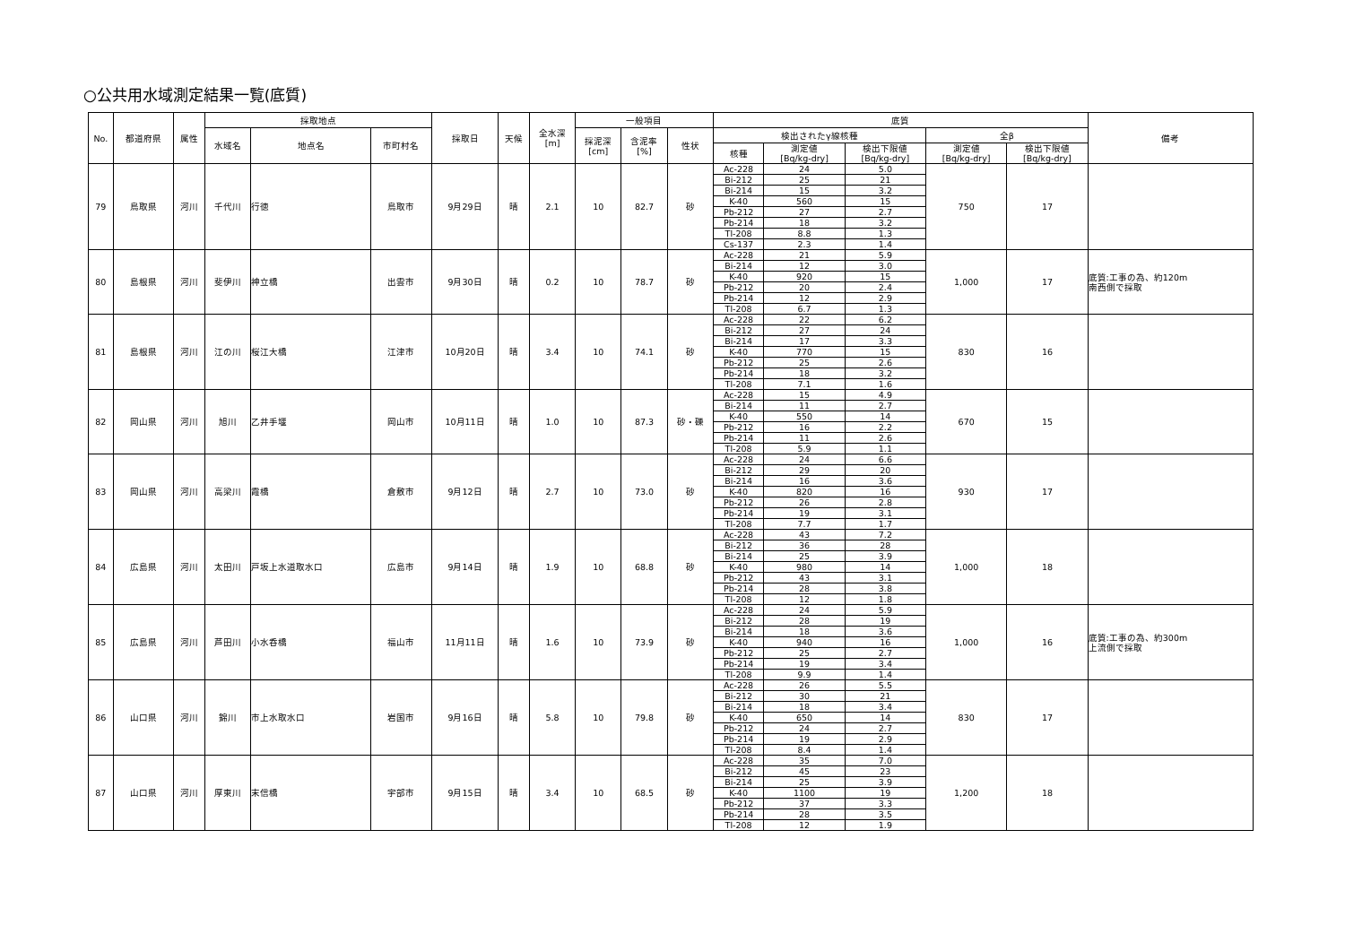○公共用水域測定結果一覧(底質)
| No. | 都道府県 | 属性 | 採取地点 | | | 採取日 | 天候 | 全水深 [m] | 一般項目 | | | 底質 | | | | | 備考 |
| --- | --- | --- | --- | --- | --- | --- | --- | --- | --- | --- | --- | --- | --- | --- | --- | --- | --- |
| | | | 水域名 | 地点名 | 市町村名 | | | | 採泥深 [cm] | 含泥率 [%] | 性状 | 検出されたγ線核種 | | | 全β | | |
| | | | | | | | | | | | | 核種 | 測定値 [Bq/kg-dry] | 検出下限値 [Bq/kg-dry] | 測定値 [Bq/kg-dry] | 検出下限値 [Bq/kg-dry] | |
| 79 | 鳥取県 | 河川 | 千代川 | 行徳 | 鳥取市 | 9月29日 | 晴 | 2.1 | 10 | 82.7 | 砂 | Ac-228 | 24 | 5.0 | 750 | 17 | |
| | | | | | | | | | | | | Bi-212 | 25 | 21 | | | |
| | | | | | | | | | | | | Bi-214 | 15 | 3.2 | | | |
| | | | | | | | | | | | | K-40 | 560 | 15 | | | |
| | | | | | | | | | | | | Pb-212 | 27 | 2.7 | | | |
| | | | | | | | | | | | | Pb-214 | 18 | 3.2 | | | |
| | | | | | | | | | | | | Tl-208 | 8.8 | 1.3 | | | |
| | | | | | | | | | | | | Cs-137 | 2.3 | 1.4 | | | |
| 80 | 島根県 | 河川 | 斐伊川 | 神立橋 | 出雲市 | 9月30日 | 晴 | 0.2 | 10 | 78.7 | 砂 | Ac-228 | 21 | 5.9 | 1,000 | 17 | 底質:工事の為、約120m 南西側で採取 |
| | | | | | | | | | | | | Bi-214 | 12 | 3.0 | | | |
| | | | | | | | | | | | | K-40 | 920 | 15 | | | |
| | | | | | | | | | | | | Pb-212 | 20 | 2.4 | | | |
| | | | | | | | | | | | | Pb-214 | 12 | 2.9 | | | |
| | | | | | | | | | | | | Tl-208 | 6.7 | 1.3 | | | |
| 81 | 島根県 | 河川 | 江の川 | 桜江大橋 | 江津市 | 10月20日 | 晴 | 3.4 | 10 | 74.1 | 砂 | Ac-228 | 22 | 6.2 | 830 | 16 | |
| | | | | | | | | | | | | Bi-212 | 27 | 24 | | | |
| | | | | | | | | | | | | Bi-214 | 17 | 3.3 | | | |
| | | | | | | | | | | | | K-40 | 770 | 15 | | | |
| | | | | | | | | | | | | Pb-212 | 25 | 2.6 | | | |
| | | | | | | | | | | | | Pb-214 | 18 | 3.2 | | | |
| | | | | | | | | | | | | Tl-208 | 7.1 | 1.6 | | | |
| 82 | 岡山県 | 河川 | 旭川 | 乙井手堰 | 岡山市 | 10月11日 | 晴 | 1.0 | 10 | 87.3 | 砂・礫 | Ac-228 | 15 | 4.9 | 670 | 15 | |
| | | | | | | | | | | | | Bi-214 | 11 | 2.7 | | | |
| | | | | | | | | | | | | K-40 | 550 | 14 | | | |
| | | | | | | | | | | | | Pb-212 | 16 | 2.2 | | | |
| | | | | | | | | | | | | Pb-214 | 11 | 2.6 | | | |
| | | | | | | | | | | | | Tl-208 | 5.9 | 1.1 | | | |
| 83 | 岡山県 | 河川 | 高梁川 | 霞橋 | 倉敷市 | 9月12日 | 晴 | 2.7 | 10 | 73.0 | 砂 | Ac-228 | 24 | 6.6 | 930 | 17 | |
| | | | | | | | | | | | | Bi-212 | 29 | 20 | | | |
| | | | | | | | | | | | | Bi-214 | 16 | 3.6 | | | |
| | | | | | | | | | | | | K-40 | 820 | 16 | | | |
| | | | | | | | | | | | | Pb-212 | 26 | 2.8 | | | |
| | | | | | | | | | | | | Pb-214 | 19 | 3.1 | | | |
| | | | | | | | | | | | | Tl-208 | 7.7 | 1.7 | | | |
| 84 | 広島県 | 河川 | 太田川 | 戸坂上水道取水口 | 広島市 | 9月14日 | 晴 | 1.9 | 10 | 68.8 | 砂 | Ac-228 | 43 | 7.2 | 1,000 | 18 | |
| | | | | | | | | | | | | Bi-212 | 36 | 28 | | | |
| | | | | | | | | | | | | Bi-214 | 25 | 3.9 | | | |
| | | | | | | | | | | | | K-40 | 980 | 14 | | | |
| | | | | | | | | | | | | Pb-212 | 43 | 3.1 | | | |
| | | | | | | | | | | | | Pb-214 | 28 | 3.8 | | | |
| | | | | | | | | | | | | Tl-208 | 12 | 1.8 | | | |
| 85 | 広島県 | 河川 | 芦田川 | 小水呑橋 | 福山市 | 11月11日 | 晴 | 1.6 | 10 | 73.9 | 砂 | Ac-228 | 24 | 5.9 | 1,000 | 16 | 底質:工事の為、約300m 上流側で採取 |
| | | | | | | | | | | | | Bi-212 | 28 | 19 | | | |
| | | | | | | | | | | | | Bi-214 | 18 | 3.6 | | | |
| | | | | | | | | | | | | K-40 | 940 | 16 | | | |
| | | | | | | | | | | | | Pb-212 | 25 | 2.7 | | | |
| | | | | | | | | | | | | Pb-214 | 19 | 3.4 | | | |
| | | | | | | | | | | | | Tl-208 | 9.9 | 1.4 | | | |
| 86 | 山口県 | 河川 | 錦川 | 市上水取水口 | 岩国市 | 9月16日 | 晴 | 5.8 | 10 | 79.8 | 砂 | Ac-228 | 26 | 5.5 | 830 | 17 | |
| | | | | | | | | | | | | Bi-212 | 30 | 21 | | | |
| | | | | | | | | | | | | Bi-214 | 18 | 3.4 | | | |
| | | | | | | | | | | | | K-40 | 650 | 14 | | | |
| | | | | | | | | | | | | Pb-212 | 24 | 2.7 | | | |
| | | | | | | | | | | | | Pb-214 | 19 | 2.9 | | | |
| | | | | | | | | | | | | Tl-208 | 8.4 | 1.4 | | | |
| 87 | 山口県 | 河川 | 厚東川 | 末信橋 | 宇部市 | 9月15日 | 晴 | 3.4 | 10 | 68.5 | 砂 | Ac-228 | 35 | 7.0 | 1,200 | 18 | |
| | | | | | | | | | | | | Bi-212 | 45 | 23 | | | |
| | | | | | | | | | | | | Bi-214 | 25 | 3.9 | | | |
| | | | | | | | | | | | | K-40 | 1100 | 19 | | | |
| | | | | | | | | | | | | Pb-212 | 37 | 3.3 | | | |
| | | | | | | | | | | | | Pb-214 | 28 | 3.5 | | | |
| | | | | | | | | | | | | Tl-208 | 12 | 1.9 | | | |